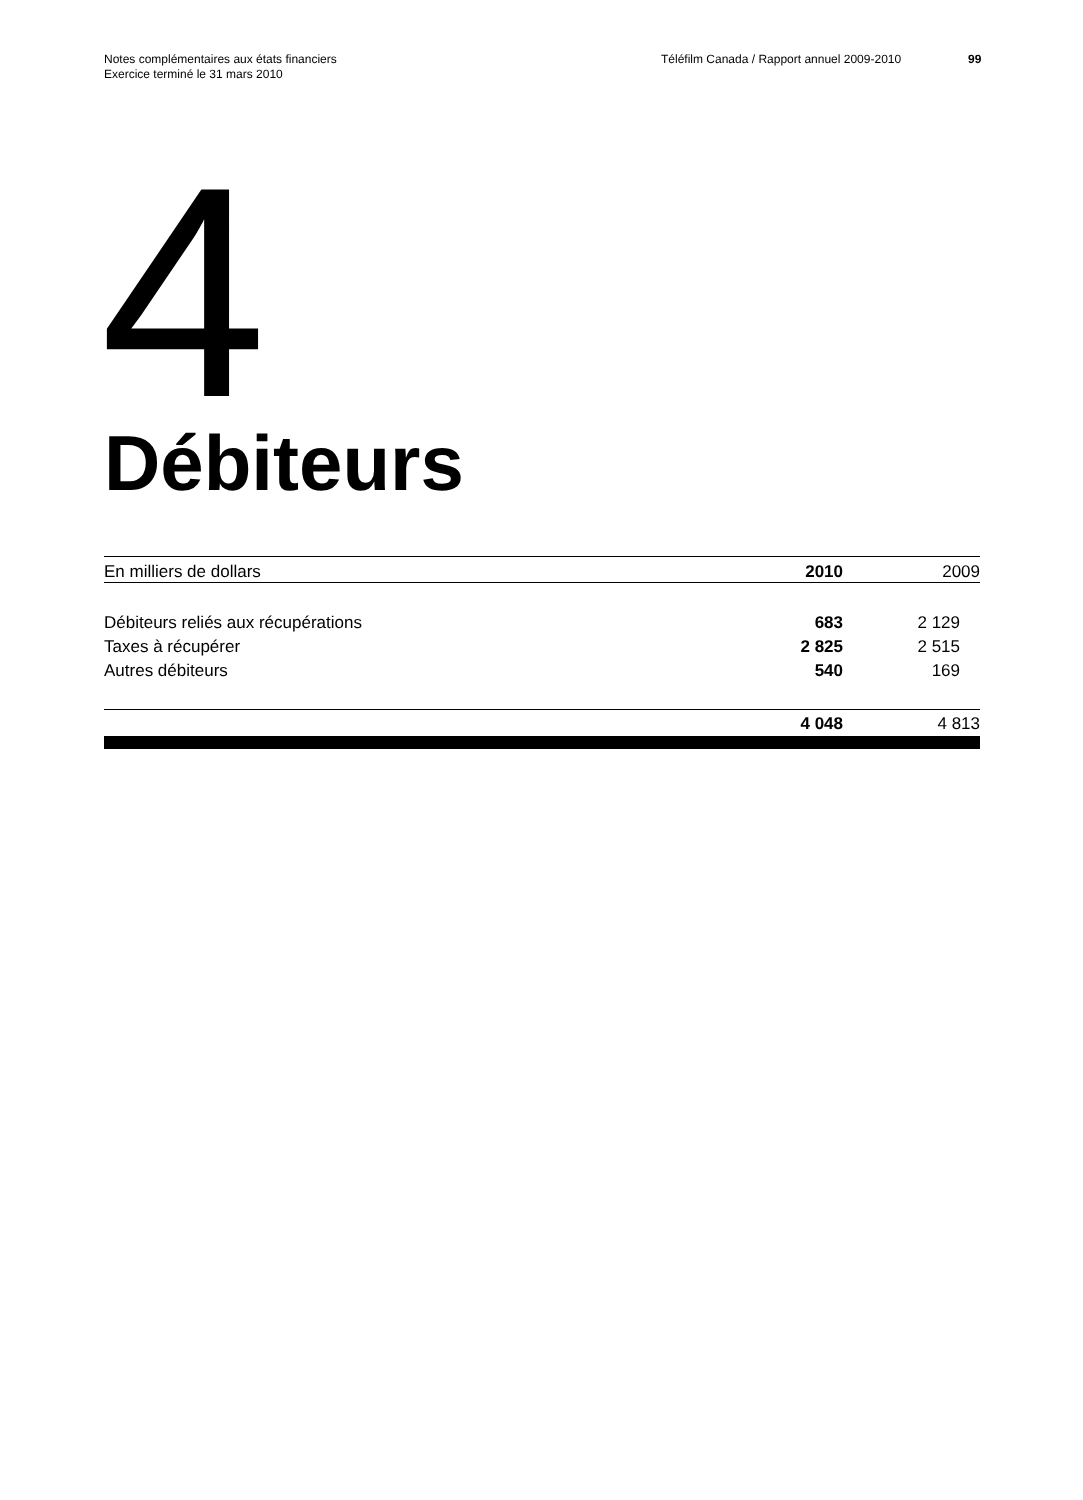Notes complémentaires aux états financiers
Exercice terminé le 31 mars 2010
Téléfilm Canada / Rapport annuel 2009-2010 99
4
Débiteurs
| En milliers de dollars | 2010 | 2009 |
| --- | --- | --- |
| Débiteurs reliés aux récupérations | 683 | 2 129 |
| Taxes à récupérer | 2 825 | 2 515 |
| Autres débiteurs | 540 | 169 |
| | 4 048 | 4 813 |